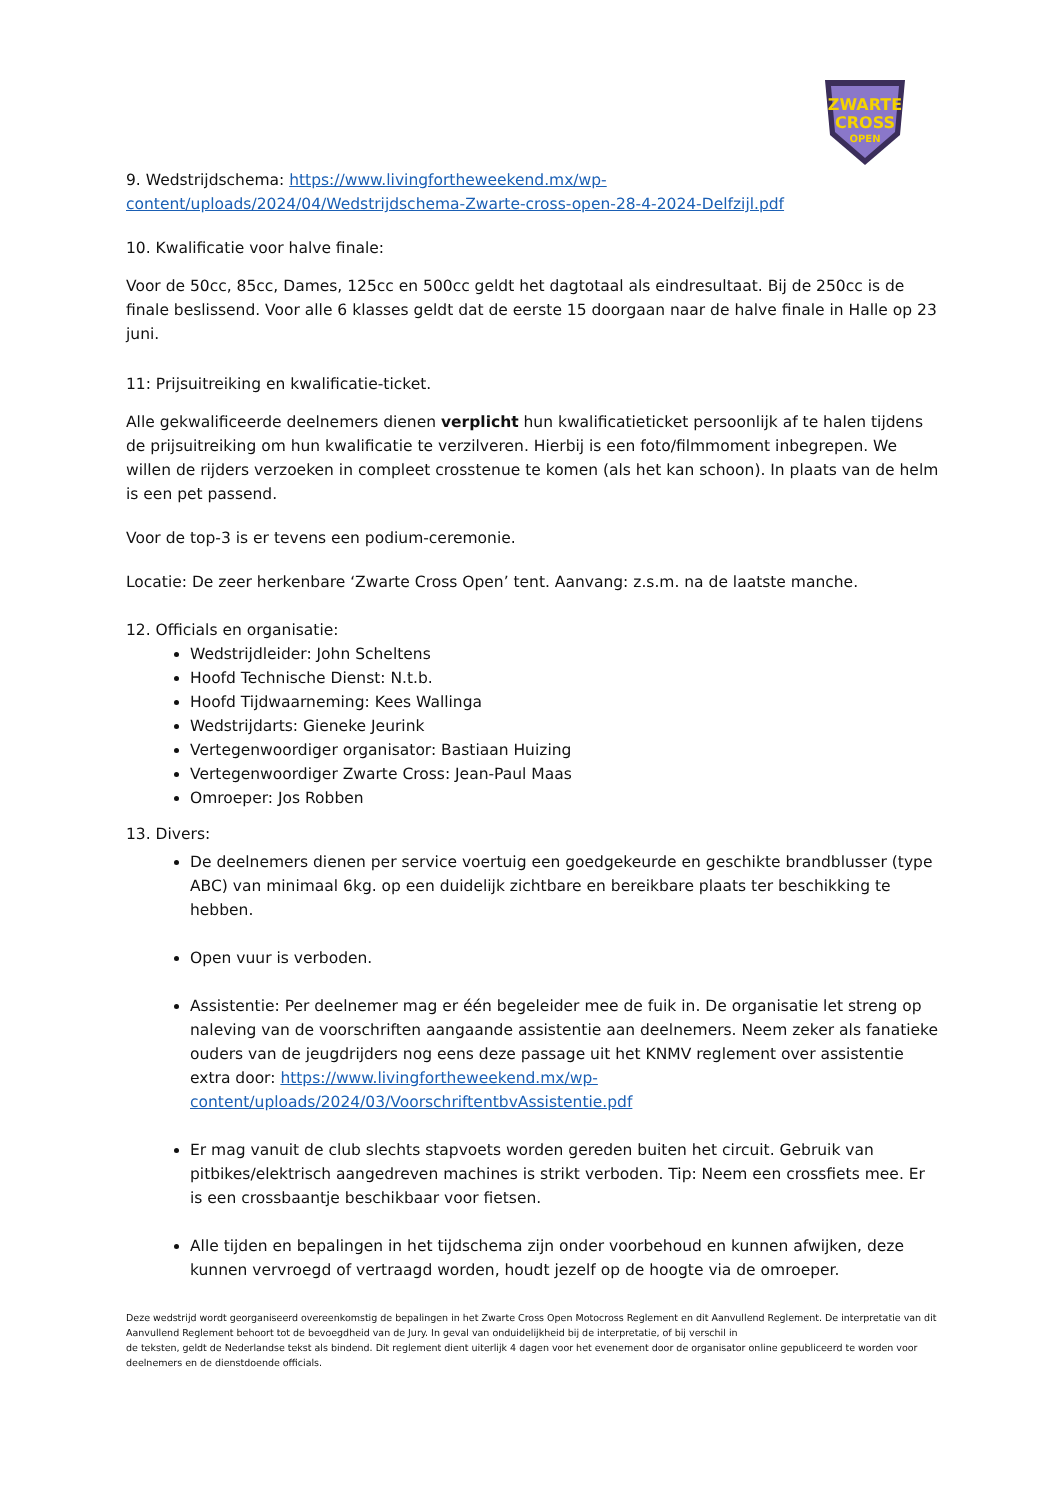ZWARTE
CROSS
OPEN
9. Wedstrijdschema: https://www.livingfortheweekend.mx/wp-content/uploads/2024/04/Wedstrijdschema-Zwarte-cross-open-28-4-2024-Delfzijl.pdf
10. Kwalificatie voor halve finale:
Voor de 50cc, 85cc, Dames, 125cc en 500cc geldt het dagtotaal als eindresultaat. Bij de 250cc is de finale beslissend. Voor alle 6 klasses geldt dat de eerste 15 doorgaan naar de halve finale in Halle op 23 juni.
11: Prijsuitreiking en kwalificatie-ticket.
Alle gekwalificeerde deelnemers dienen verplicht hun kwalificatieticket persoonlijk af te halen tijdens de prijsuitreiking om hun kwalificatie te verzilveren. Hierbij is een foto/filmmoment inbegrepen. We willen de rijders verzoeken in compleet crosstenue te komen (als het kan schoon). In plaats van de helm is een pet passend.
Voor de top-3 is er tevens een podium-ceremonie.
Locatie: De zeer herkenbare ‘Zwarte Cross Open’ tent. Aanvang: z.s.m. na de laatste manche.
12. Officials en organisatie:
Wedstrijdleider: John Scheltens
Hoofd Technische Dienst: N.t.b.
Hoofd Tijdwaarneming: Kees Wallinga
Wedstrijdarts: Gieneke Jeurink
Vertegenwoordiger organisator: Bastiaan Huizing
Vertegenwoordiger Zwarte Cross: Jean-Paul Maas
Omroeper: Jos Robben
13. Divers:
De deelnemers dienen per service voertuig een goedgekeurde en geschikte brandblusser (type ABC) van minimaal 6kg. op een duidelijk zichtbare en bereikbare plaats ter beschikking te hebben.
Open vuur is verboden.
Assistentie: Per deelnemer mag er één begeleider mee de fuik in. De organisatie let streng op naleving van de voorschriften aangaande assistentie aan deelnemers. Neem zeker als fanatieke ouders van de jeugdrijders nog eens deze passage uit het KNMV reglement over assistentie extra door: https://www.livingfortheweekend.mx/wp-content/uploads/2024/03/VoorschriftentbvAssistentie.pdf
Er mag vanuit de club slechts stapvoets worden gereden buiten het circuit. Gebruik van pitbikes/elektrisch aangedreven machines is strikt verboden. Tip: Neem een crossfiets mee. Er is een crossbaantje beschikbaar voor fietsen.
Alle tijden en bepalingen in het tijdschema zijn onder voorbehoud en kunnen afwijken, deze kunnen vervroegd of vertraagd worden, houdt jezelf op de hoogte via de omroeper.
Deze wedstrijd wordt georganiseerd overeenkomstig de bepalingen in het Zwarte Cross Open Motocross Reglement en dit Aanvullend Reglement. De interpretatie van dit Aanvullend Reglement behoort tot de bevoegdheid van de Jury. In geval van onduidelijkheid bij de interpretatie, of bij verschil in
de teksten, geldt de Nederlandse tekst als bindend. Dit reglement dient uiterlijk 4 dagen voor het evenement door de organisator online gepubliceerd te worden voor deelnemers en de dienstdoende officials.